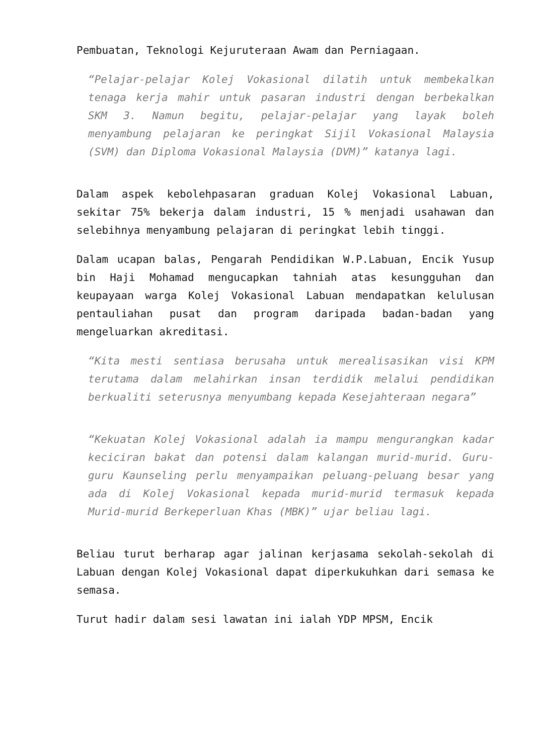Pembuatan, Teknologi Kejuruteraan Awam dan Perniagaan.
“Pelajar-pelajar Kolej Vokasional dilatih untuk membekalkan tenaga kerja mahir untuk pasaran industri dengan berbekalkan SKM 3. Namun begitu, pelajar-pelajar yang layak boleh menyambung pelajaran ke peringkat Sijil Vokasional Malaysia (SVM) dan Diploma Vokasional Malaysia (DVM)” katanya lagi.
Dalam aspek kebolehpasaran graduan Kolej Vokasional Labuan, sekitar 75% bekerja dalam industri, 15 % menjadi usahawan dan selebihnya menyambung pelajaran di peringkat lebih tinggi.
Dalam ucapan balas, Pengarah Pendidikan W.P.Labuan, Encik Yusup bin Haji Mohamad mengucapkan tahniah atas kesungguhan dan keupayaan warga Kolej Vokasional Labuan mendapatkan kelulusan pentauliahan pusat dan program daripada badan-badan yang mengeluarkan akreditasi.
“Kita mesti sentiasa berusaha untuk merealisasikan visi KPM terutama dalam melahirkan insan terdidik melalui pendidikan berkualiti seterusnya menyumbang kepada Kesejahteraan negara”
“Kekuatan Kolej Vokasional adalah ia mampu mengurangkan kadar keciciran bakat dan potensi dalam kalangan murid-murid. Guru-guru Kaunseling perlu menyampaikan peluang-peluang besar yang ada di Kolej Vokasional kepada murid-murid termasuk kepada Murid-murid Berkeperluan Khas (MBK)” ujar beliau lagi.
Beliau turut berharap agar jalinan kerjasama sekolah-sekolah di Labuan dengan Kolej Vokasional dapat diperkukuhkan dari semasa ke semasa.
Turut hadir dalam sesi lawatan ini ialah YDP MPSM, Encik